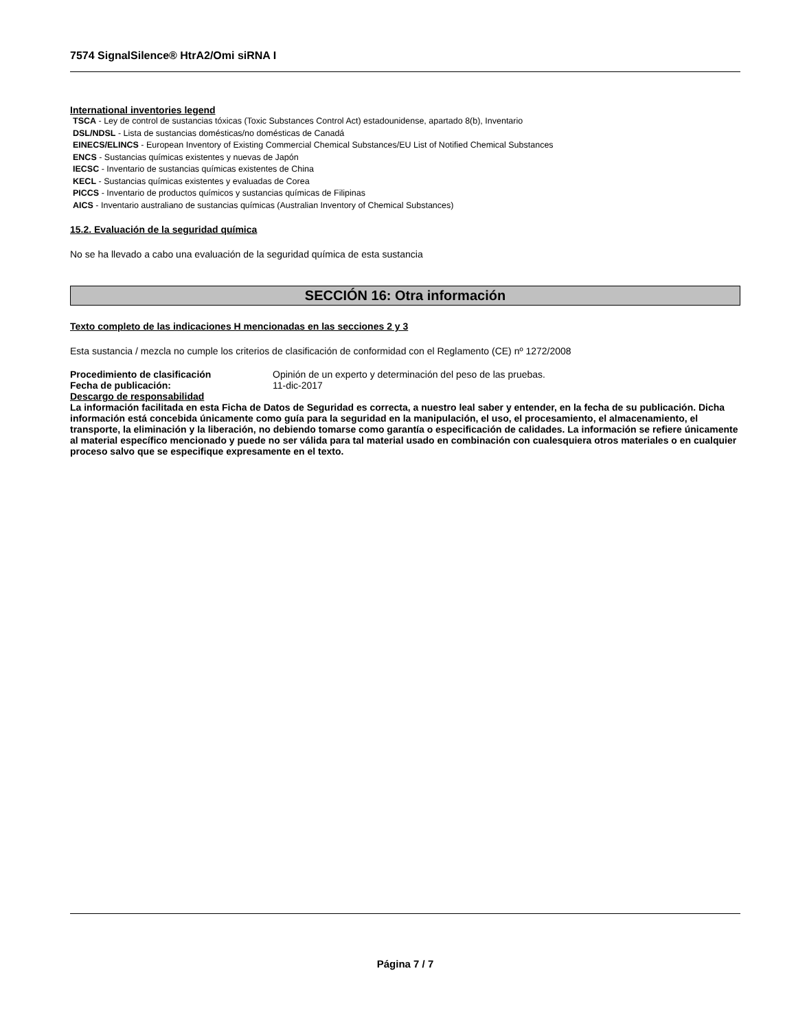7574 SignalSilence® HtrA2/Omi siRNA I
International inventories legend
TSCA - Ley de control de sustancias tóxicas (Toxic Substances Control Act) estadounidense, apartado 8(b), Inventario
DSL/NDSL - Lista de sustancias domésticas/no domésticas de Canadá
EINECS/ELINCS - European Inventory of Existing Commercial Chemical Substances/EU List of Notified Chemical Substances
ENCS - Sustancias químicas existentes y nuevas de Japón
IECSC - Inventario de sustancias químicas existentes de China
KECL - Sustancias químicas existentes y evaluadas de Corea
PICCS - Inventario de productos químicos y sustancias químicas de Filipinas
AICS - Inventario australiano de sustancias químicas (Australian Inventory of Chemical Substances)
15.2. Evaluación de la seguridad química
No se ha llevado a cabo una evaluación de la seguridad química de esta sustancia
SECCIÓN 16: Otra información
Texto completo de las indicaciones H mencionadas en las secciones 2 y 3
Esta sustancia / mezcla no cumple los criterios de clasificación de conformidad con el Reglamento (CE) nº 1272/2008
Procedimiento de clasificación Opinión de un experto y determinación del peso de las pruebas.
Fecha de publicación: 11-dic-2017
Descargo de responsabilidad
La información facilitada en esta Ficha de Datos de Seguridad es correcta, a nuestro leal saber y entender, en la fecha de su publicación. Dicha información está concebida únicamente como guía para la seguridad en la manipulación, el uso, el procesamiento, el almacenamiento, el transporte, la eliminación y la liberación, no debiendo tomarse como garantía o especificación de calidades. La información se refiere únicamente al material específico mencionado y puede no ser válida para tal material usado en combinación con cualesquiera otros materiales o en cualquier proceso salvo que se especifique expresamente en el texto.
Página 7 / 7